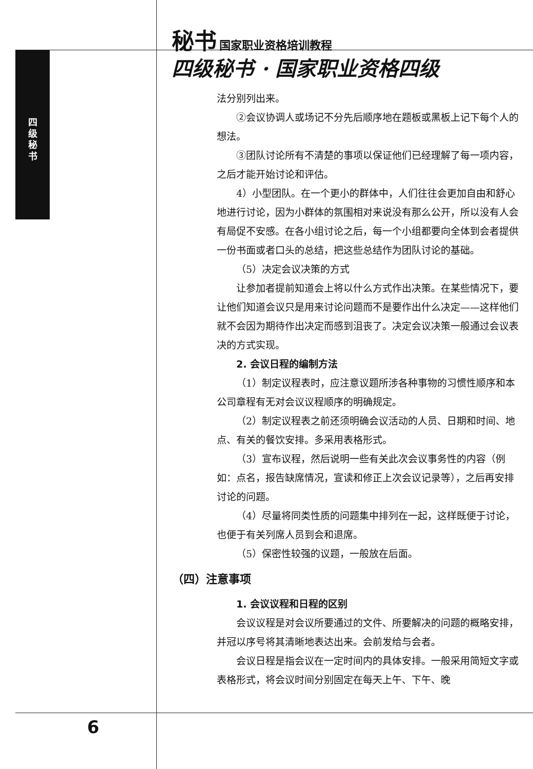秘书 国家职业资格培训教程
四
级
秘
书
四级秘书 · 国家职业资格四级
法分别列出来。
②会议协调人或场记不分先后顺序地在题板或黑板上记下每个人的想法。
③团队讨论所有不清楚的事项以保证他们已经理解了每一项内容，之后才能开始讨论和评估。
4）小型团队。在一个更小的群体中，人们往往会更加自由和舒心地进行讨论，因为小群体的氛围相对来说没有那么公开，所以没有人会有局促不安感。在各小组讨论之后，每一个小组都要向全体到会者提供一份书面或者口头的总结，把这些总结作为团队讨论的基础。
（5）决定会议决策的方式
让参加者提前知道会上将以什么方式作出决策。在某些情况下，要让他们知道会议只是用来讨论问题而不是要作出什么决定——这样他们就不会因为期待作出决定而感到沮丧了。决定会议决策一般通过会议表决的方式实现。
2. 会议日程的编制方法
（1）制定议程表时，应注意议题所涉各种事物的习惯性顺序和本公司章程有无对会议议程顺序的明确规定。
（2）制定议程表之前还须明确会议活动的人员、日期和时间、地点、有关的餐饮安排。多采用表格形式。
（3）宣布议程，然后说明一些有关此次会议事务性的内容（例如：点名，报告缺席情况，宣读和修正上次会议记录等），之后再安排讨论的问题。
（4）尽量将同类性质的问题集中排列在一起，这样既便于讨论，也便于有关列席人员到会和退席。
（5）保密性较强的议题，一般放在后面。
（四）注意事项
1. 会议议程和日程的区别
会议议程是对会议所要通过的文件、所要解决的问题的概略安排，并冠以序号将其清晰地表达出来。会前发给与会者。
会议日程是指会议在一定时间内的具体安排。一般采用简短文字或表格形式，将会议时间分别固定在每天上午、下午、晚
6